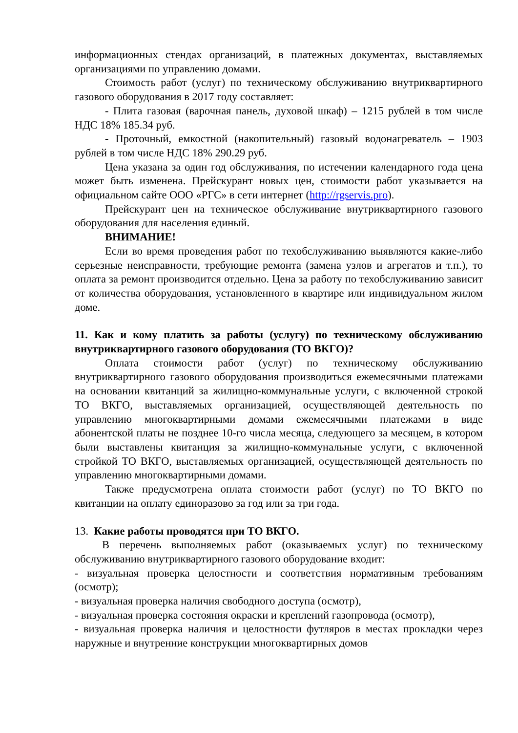информационных стендах организаций, в платежных документах, выставляемых организациями по управлению домами.
Стоимость работ (услуг) по техническому обслуживанию внутриквартирного газового оборудования в 2017 году составляет:
- Плита газовая (варочная панель, духовой шкаф) – 1215 рублей в том числе НДС 18% 185.34 руб.
- Проточный, емкостной (накопительный) газовый водонагреватель – 1903 рублей в том числе НДС 18% 290.29 руб.
Цена указана за один год обслуживания, по истечении календарного года цена может быть изменена. Прейскурант новых цен, стоимости работ указывается на официальном сайте ООО «РГС» в сети интернет (http://rgservis.pro).
Прейскурант цен на техническое обслуживание внутриквартирного газового оборудования для населения единый.
ВНИМАНИЕ!
Если во время проведения работ по техобслуживанию выявляются какие-либо серьезные неисправности, требующие ремонта (замена узлов и агрегатов и т.п.), то оплата за ремонт производится отдельно. Цена за работу по техобслуживанию зависит от количества оборудования, установленного в квартире или индивидуальном жилом доме.
11. Как и кому платить за работы (услугу) по техническому обслуживанию внутриквартирного газового оборудования (ТО ВКГО)?
Оплата стоимости работ (услуг) по техническому обслуживанию внутриквартирного газового оборудования производиться ежемесячными платежами на основании квитанций за жилищно-коммунальные услуги, с включенной строкой ТО ВКГО, выставляемых организацией, осуществляющей деятельность по управлению многоквартирными домами ежемесячными платежами в виде абонентской платы не позднее 10-го числа месяца, следующего за месяцем, в котором были выставлены квитанция за жилищно-коммунальные услуги, с включенной стройкой ТО ВКГО, выставляемых организацией, осуществляющей деятельность по управлению многоквартирными домами.
Также предусмотрена оплата стоимости работ (услуг) по ТО ВКГО по квитанции на оплату единоразово за год или за три года.
13. Какие работы проводятся при ТО ВКГО.
В перечень выполняемых работ (оказываемых услуг) по техническому обслуживанию внутриквартирного газового оборудование входит:
- визуальная проверка целостности и соответствия нормативным требованиям (осмотр);
- визуальная проверка наличия свободного доступа (осмотр),
- визуальная проверка состояния окраски и креплений газопровода (осмотр),
- визуальная проверка наличия и целостности футляров в местах прокладки через наружные и внутренние конструкции многоквартирных домов